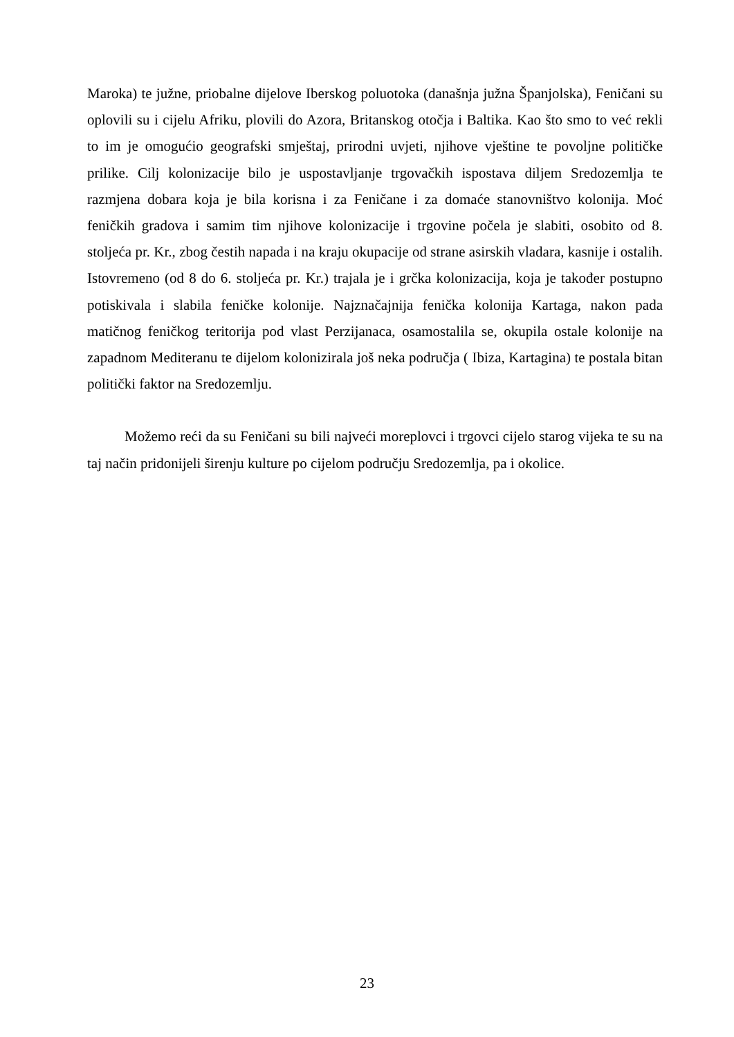Maroka) te južne, priobalne dijelove Iberskog poluotoka (današnja južna Španjolska), Feničani su oplovili su i cijelu Afriku, plovili do Azora, Britanskog otočja i Baltika. Kao što smo to već rekli to im je omogućio geografski smještaj, prirodni uvjeti, njihove vještine te povoljne političke prilike. Cilj kolonizacije bilo je uspostavljanje trgovačkih ispostava diljem Sredozemlja te razmjena dobara koja je bila korisna i za Feničane i za domaće stanovništvo kolonija. Moć feničkih gradova i samim tim njihove kolonizacije i trgovine počela je slabiti, osobito od 8. stoljeća pr. Kr., zbog čestih napada i na kraju okupacije od strane asirskih vladara, kasnije i ostalih. Istovremeno (od 8 do 6. stoljeća pr. Kr.) trajala je i grčka kolonizacija, koja je također postupno potiskivala i slabila feničke kolonije. Najznačajnija fenička kolonija Kartaga, nakon pada matičnog feničkog teritorija pod vlast Perzijanaca, osamostalila se, okupila ostale kolonije na zapadnom Mediteranu te dijelom kolonizirala još neka područja ( Ibiza, Kartagina) te postala bitan politički faktor na Sredozemlju.
Možemo reći da su Feničani su bili najveći moreplovci i trgovci cijelo starog vijeka te su na taj način pridonijeli širenju kulture po cijelom području Sredozemlja, pa i okolice.
23